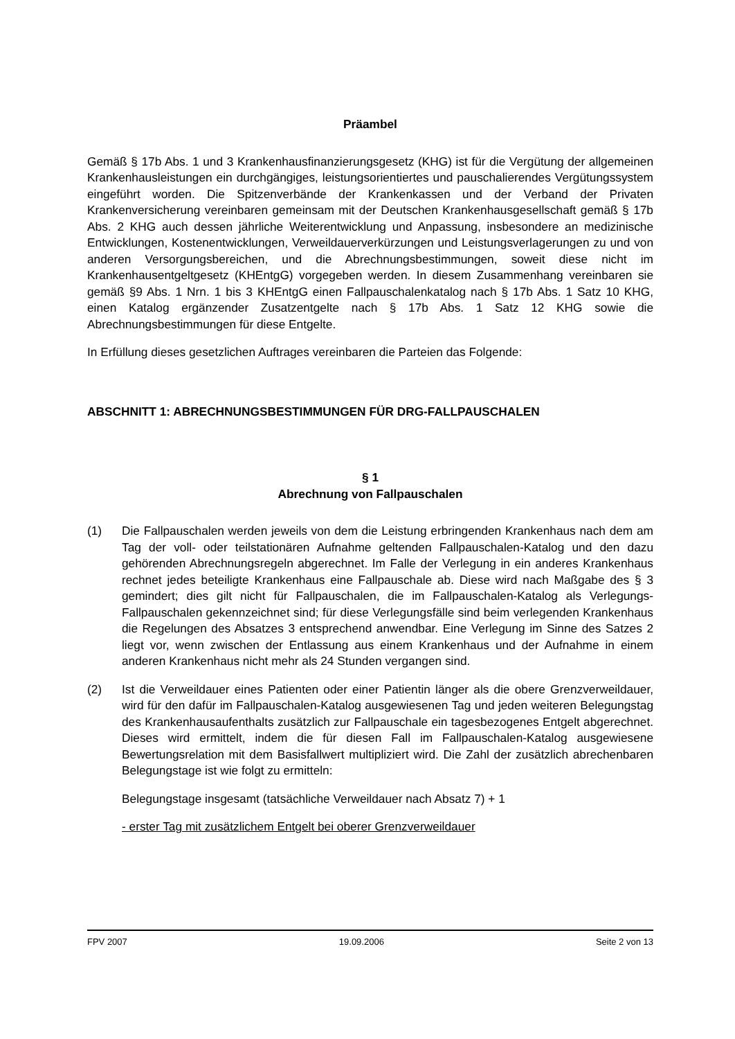Präambel
Gemäß § 17b Abs. 1 und 3 Krankenhausfinanzierungsgesetz (KHG) ist für die Vergütung der allgemeinen Krankenhausleistungen ein durchgängiges, leistungsorientiertes und pauschalierendes Vergütungssystem eingeführt worden. Die Spitzenverbände der Krankenkassen und der Verband der Privaten Krankenversicherung vereinbaren gemeinsam mit der Deutschen Krankenhausgesellschaft gemäß § 17b Abs. 2 KHG auch dessen jährliche Weiterentwicklung und Anpassung, insbesondere an medizinische Entwicklungen, Kostenentwicklungen, Verweildauerverkürzungen und Leistungsverlagerungen zu und von anderen Versorgungsbereichen, und die Abrechnungsbestimmungen, soweit diese nicht im Krankenhausentgeltgesetz (KHEntgG) vorgegeben werden. In diesem Zusammenhang vereinbaren sie gemäß §9 Abs. 1 Nrn. 1 bis 3 KHEntgG einen Fallpauschalenkatalog nach § 17b Abs. 1 Satz 10 KHG, einen Katalog ergänzender Zusatzentgelte nach § 17b Abs. 1 Satz 12 KHG sowie die Abrechnungsbestimmungen für diese Entgelte.
In Erfüllung dieses gesetzlichen Auftrages vereinbaren die Parteien das Folgende:
ABSCHNITT 1: ABRECHNUNGSBESTIMMUNGEN FÜR DRG-FALLPAUSCHALEN
§ 1
Abrechnung von Fallpauschalen
(1) Die Fallpauschalen werden jeweils von dem die Leistung erbringenden Krankenhaus nach dem am Tag der voll- oder teilstationären Aufnahme geltenden Fallpauschalen-Katalog und den dazu gehörenden Abrechnungsregeln abgerechnet. Im Falle der Verlegung in ein anderes Krankenhaus rechnet jedes beteiligte Krankenhaus eine Fallpauschale ab. Diese wird nach Maßgabe des § 3 gemindert; dies gilt nicht für Fallpauschalen, die im Fallpauschalen-Katalog als Verlegungs-Fallpauschalen gekennzeichnet sind; für diese Verlegungsfälle sind beim verlegenden Krankenhaus die Regelungen des Absatzes 3 entsprechend anwendbar. Eine Verlegung im Sinne des Satzes 2 liegt vor, wenn zwischen der Entlassung aus einem Krankenhaus und der Aufnahme in einem anderen Krankenhaus nicht mehr als 24 Stunden vergangen sind.
(2) Ist die Verweildauer eines Patienten oder einer Patientin länger als die obere Grenzverweildauer, wird für den dafür im Fallpauschalen-Katalog ausgewiesenen Tag und jeden weiteren Belegungstag des Krankenhausaufenthalts zusätzlich zur Fallpauschale ein tagesbezogenes Entgelt abgerechnet. Dieses wird ermittelt, indem die für diesen Fall im Fallpauschalen-Katalog ausgewiesene Bewertungsrelation mit dem Basisfallwert multipliziert wird. Die Zahl der zusätzlich abrechenbaren Belegungstage ist wie folgt zu ermitteln:
Belegungstage insgesamt (tatsächliche Verweildauer nach Absatz 7) + 1
- erster Tag mit zusätzlichem Entgelt bei oberer Grenzverweildauer
FPV 2007 19.09.2006 Seite 2 von 13